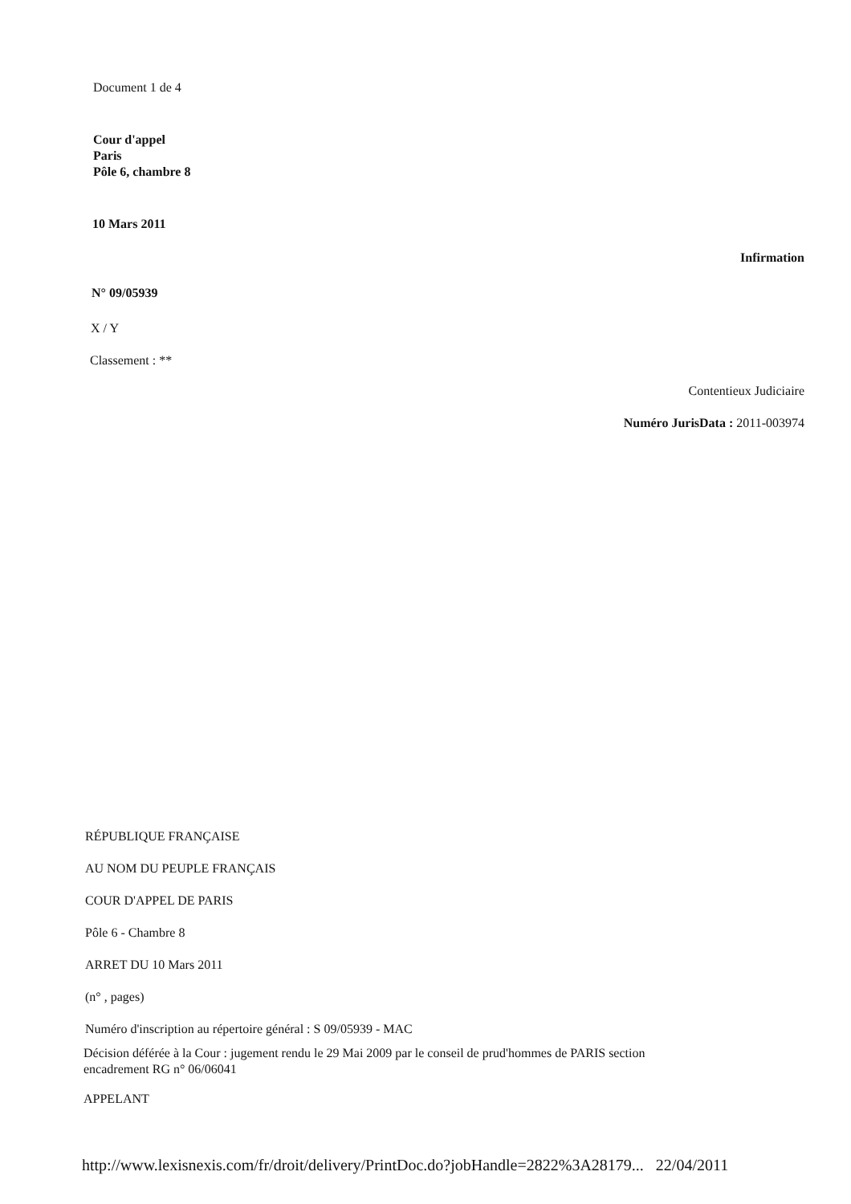Document 1 de 4
Cour d'appel
Paris
Pôle 6, chambre 8
10 Mars 2011
Infirmation
N° 09/05939
X / Y
Classement : **
Contentieux Judiciaire
Numéro JurisData : 2011-003974
RÉPUBLIQUE FRANÇAISE
AU NOM DU PEUPLE FRANÇAIS
COUR D'APPEL DE PARIS
Pôle 6 - Chambre 8
ARRET DU 10 Mars 2011
(n° , pages)
Numéro d'inscription au répertoire général : S 09/05939 - MAC
Décision déférée à la Cour : jugement rendu le 29 Mai 2009 par le conseil de prud'hommes de PARIS section
encadrement RG n° 06/06041
APPELANT
http://www.lexisnexis.com/fr/droit/delivery/PrintDoc.do?jobHandle=2822%3A28179... 22/04/2011